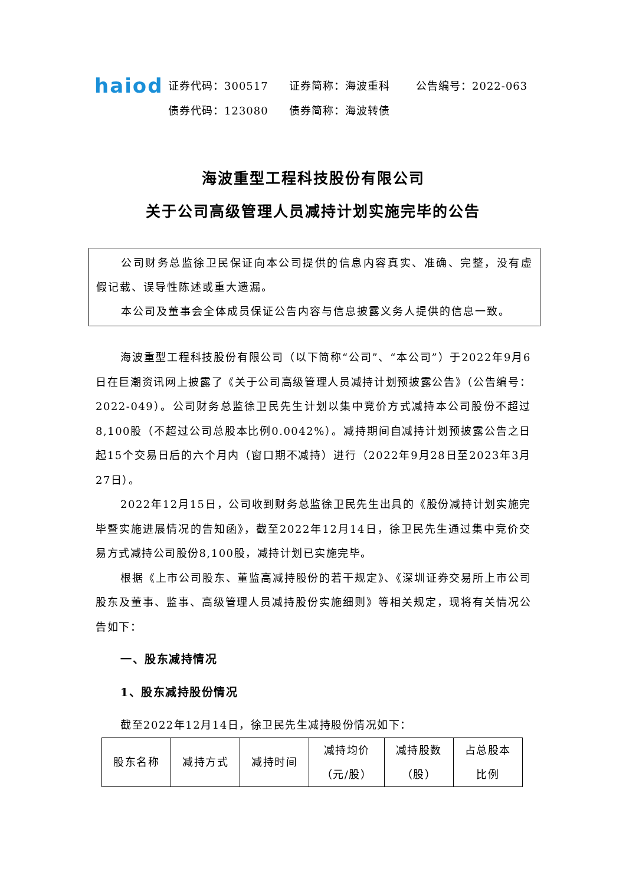haiod
证券代码：300517 证券简称：海波重科 公告编号：2022-063
债券代码：123080 债券简称：海波转债
海波重型工程科技股份有限公司
关于公司高级管理人员减持计划实施完毕的公告
公司财务总监徐卫民保证向本公司提供的信息内容真实、准确、完整，没有虚假记载、误导性陈述或重大遗漏。
本公司及董事会全体成员保证公告内容与信息披露义务人提供的信息一致。
海波重型工程科技股份有限公司（以下简称“公司”、“本公司”）于2022年9月6日在巨潮资讯网上披露了《关于公司高级管理人员减持计划预披露公告》（公告编号：2022-049）。公司财务总监徐卫民先生计划以集中竞价方式减持本公司股份不超过8,100股（不超过公司总股本比例0.0042%）。减持期间自减持计划预披露公告之日起15个交易日后的六个月内（窗口期不减持）进行（2022年9月28日至2023年3月27日）。
2022年12月15日，公司收到财务总监徐卫民先生出具的《股份减持计划实施完毕暨实施进展情况的告知函》，截至2022年12月14日，徐卫民先生通过集中竞价交易方式减持公司股份8,100股，减持计划已实施完毕。
根据《上市公司股东、董监高减持股份的若干规定》、《深圳证券交易所上市公司股东及董事、监事、高级管理人员减持股份实施细则》等相关规定，现将有关情况公告如下：
一、股东减持情况
1、股东减持股份情况
截至2022年12月14日，徐卫民先生减持股份情况如下：
| 股东名称 | 减持方式 | 减持时间 | 减持均价 （元/股） | 减持股数 （股） | 占总股本 比例 |